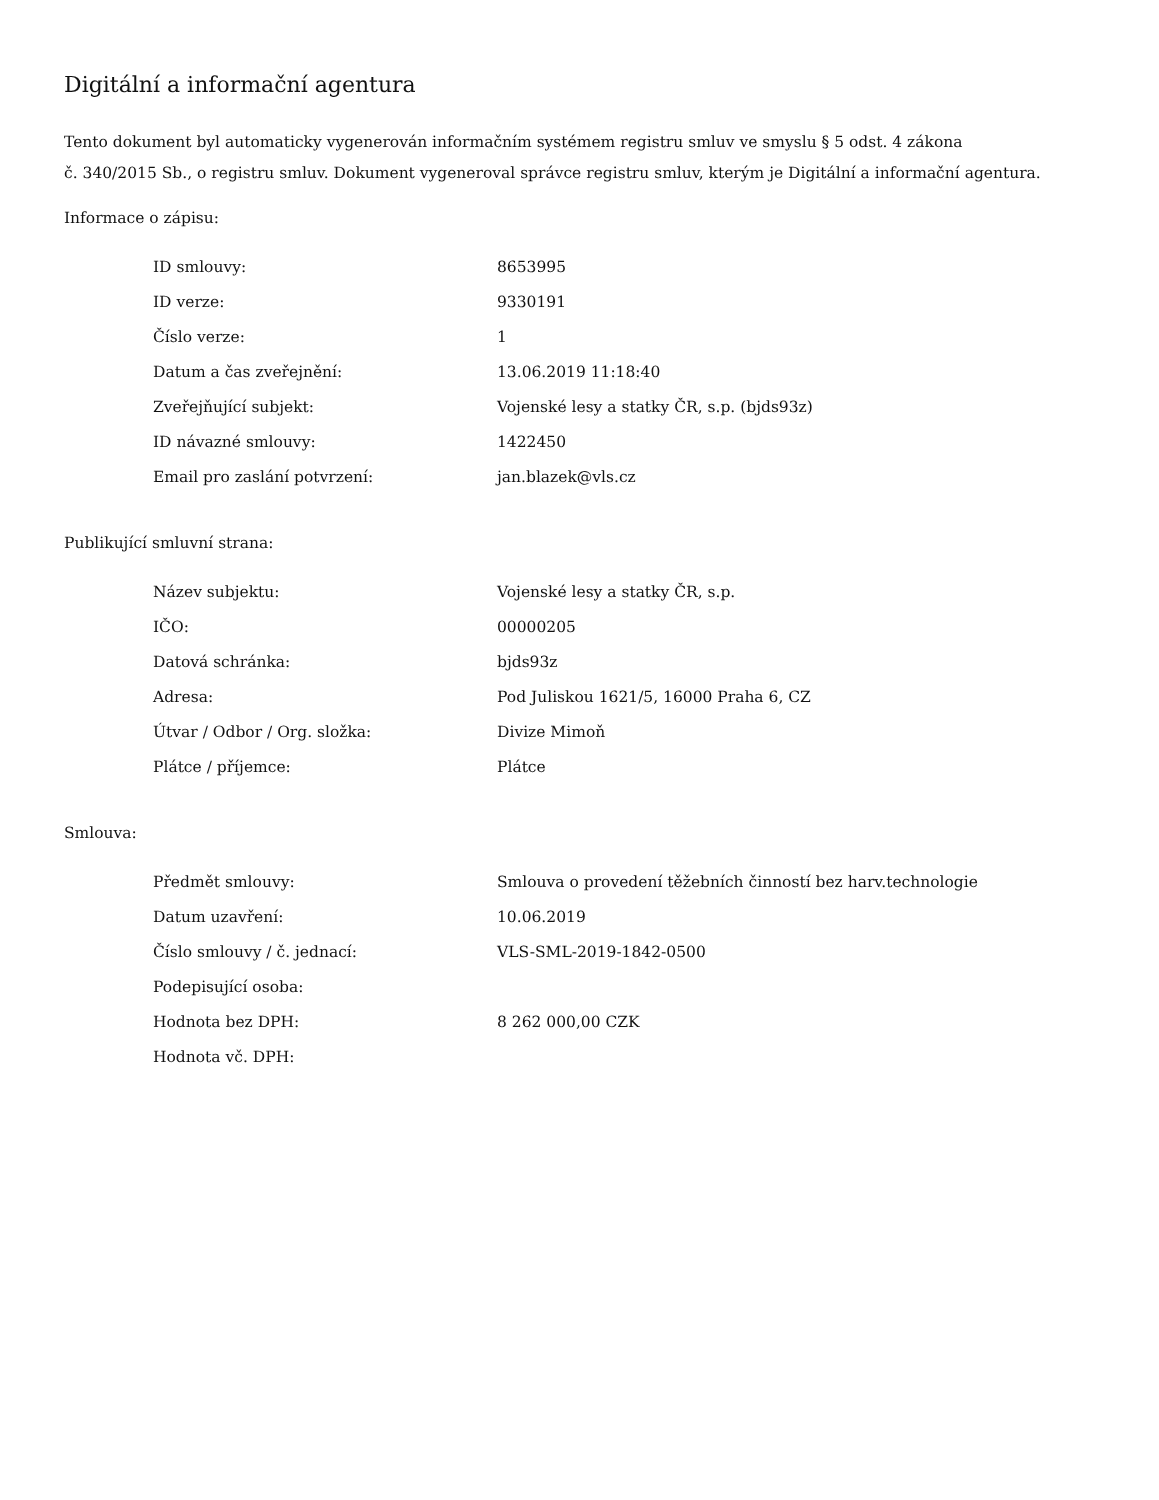Digitální a informační agentura
Tento dokument byl automaticky vygenerován informačním systémem registru smluv ve smyslu § 5 odst. 4 zákona
č. 340/2015 Sb., o registru smluv. Dokument vygeneroval správce registru smluv, kterým je Digitální a informační agentura.
Informace o zápisu:
| ID smlouvy: | 8653995 |
| ID verze: | 9330191 |
| Číslo verze: | 1 |
| Datum a čas zveřejnění: | 13.06.2019 11:18:40 |
| Zveřejňující subjekt: | Vojenské lesy a statky ČR, s.p. (bjds93z) |
| ID návazné smlouvy: | 1422450 |
| Email pro zaslání potvrzení: | jan.blazek@vls.cz |
Publikující smluvní strana:
| Název subjektu: | Vojenské lesy a statky ČR, s.p. |
| IČO: | 00000205 |
| Datová schránka: | bjds93z |
| Adresa: | Pod Juliskou 1621/5, 16000 Praha 6, CZ |
| Útvar / Odbor / Org. složka: | Divize Mimoň |
| Plátce / příjemce: | Plátce |
Smlouva:
| Předmět smlouvy: | Smlouva o provedení těžebních činností bez harv.technologie |
| Datum uzavření: | 10.06.2019 |
| Číslo smlouvy / č. jednací: | VLS-SML-2019-1842-0500 |
| Podepisující osoba: | |
| Hodnota bez DPH: | 8 262 000,00 CZK |
| Hodnota vč. DPH: | |